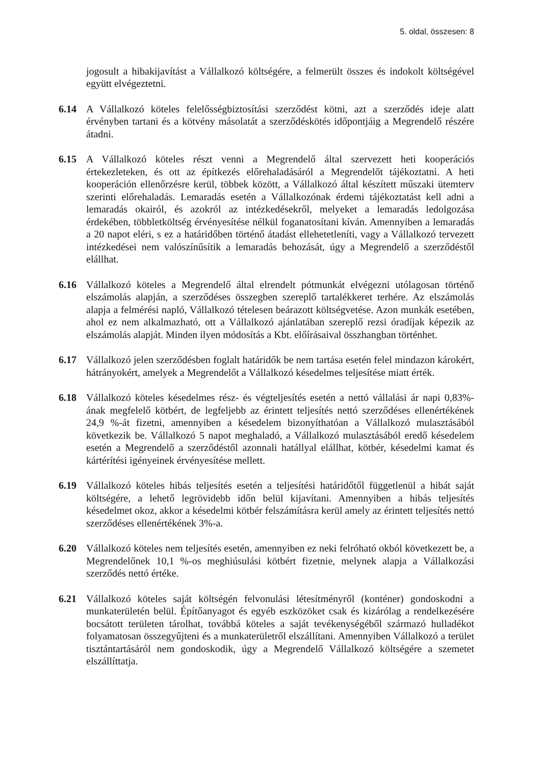5. oldal, összesen: 8
jogosult a hibakijavítást a Vállalkozó költségére, a felmerült összes és indokolt költségével együtt elvégeztetni.
6.14 A Vállalkozó köteles felelősségbiztosítási szerződést kötni, azt a szerződés ideje alatt érvényben tartani és a kötvény másolatát a szerződéskötés időpontjáig a Megrendelő részére átadni.
6.15 A Vállalkozó köteles részt venni a Megrendelő által szervezett heti kooperációs értekezleteken, és ott az építkezés előrehaladásáról a Megrendelőt tájékoztatni. A heti kooperáción ellenőrzésre kerül, többek között, a Vállalkozó által készített műszaki ütemterv szerinti előrehaladás. Lemaradás esetén a Vállalkozónak érdemi tájékoztatást kell adni a lemaradás okairól, és azokról az intézkedésekről, melyeket a lemaradás ledolgozása érdekében, többletköltség érvényesítése nélkül foganatosítani kíván. Amennyiben a lemaradás a 20 napot eléri, s ez a határidőben történő átadást ellehetetleníti, vagy a Vállalkozó tervezett intézkedései nem valószínűsítik a lemaradás behozását, úgy a Megrendelő a szerződéstől elállhat.
6.16 Vállalkozó köteles a Megrendelő által elrendelt pótmunkát elvégezni utólagosan történő elszámolás alapján, a szerződéses összegben szereplő tartalékkeret terhére. Az elszámolás alapja a felmérési napló, Vállalkozó tételesen beárazott költségvetése. Azon munkák esetében, ahol ez nem alkalmazható, ott a Vállalkozó ajánlatában szereplő rezsi óradíjak képezik az elszámolás alapját. Minden ilyen módosítás a Kbt. előírásaival összhangban történhet.
6.17 Vállalkozó jelen szerződésben foglalt határidők be nem tartása esetén felel mindazon károkért, hátrányokért, amelyek a Megrendelőt a Vállalkozó késedelmes teljesítése miatt érték.
6.18 Vállalkozó köteles késedelmes rész- és végteljesítés esetén a nettó vállalási ár napi 0,83%-ának megfelelő kötbért, de legfeljebb az érintett teljesítés nettó szerződéses ellenértékének 24,9 %-át fizetni, amennyiben a késedelem bizonyíthatóan a Vállalkozó mulasztásából következik be. Vállalkozó 5 napot meghaladó, a Vállalkozó mulasztásából eredő késedelem esetén a Megrendelő a szerződéstől azonnali hatállyal elállhat, kötbér, késedelmi kamat és kártérítési igényeinek érvényesítése mellett.
6.19 Vállalkozó köteles hibás teljesítés esetén a teljesítési határidőtől függetlenül a hibát saját költségére, a lehető legrövidebb időn belül kijavítani. Amennyiben a hibás teljesítés késedelmet okoz, akkor a késedelmi kötbér felszámításra kerül amely az érintett teljesítés nettó szerződéses ellenértékének 3%-a.
6.20 Vállalkozó köteles nem teljesítés esetén, amennyiben ez neki felróható okból következett be, a Megrendelőnek 10,1 %-os meghiúsulási kötbért fizetnie, melynek alapja a Vállalkozási szerződés nettó értéke.
6.21 Vállalkozó köteles saját költségén felvonulási létesítményről (konténer) gondoskodni a munkaterületén belül. Építőanyagot és egyéb eszközöket csak és kizárólag a rendelkezésére bocsátott területen tárolhat, továbbá köteles a saját tevékenységéből származó hulladékot folyamatosan összegyűjteni és a munkaterületről elszállítani. Amennyiben Vállalkozó a terület tisztántartásáról nem gondoskodik, úgy a Megrendelő Vállalkozó költségére a szemetet elszállíttatja.